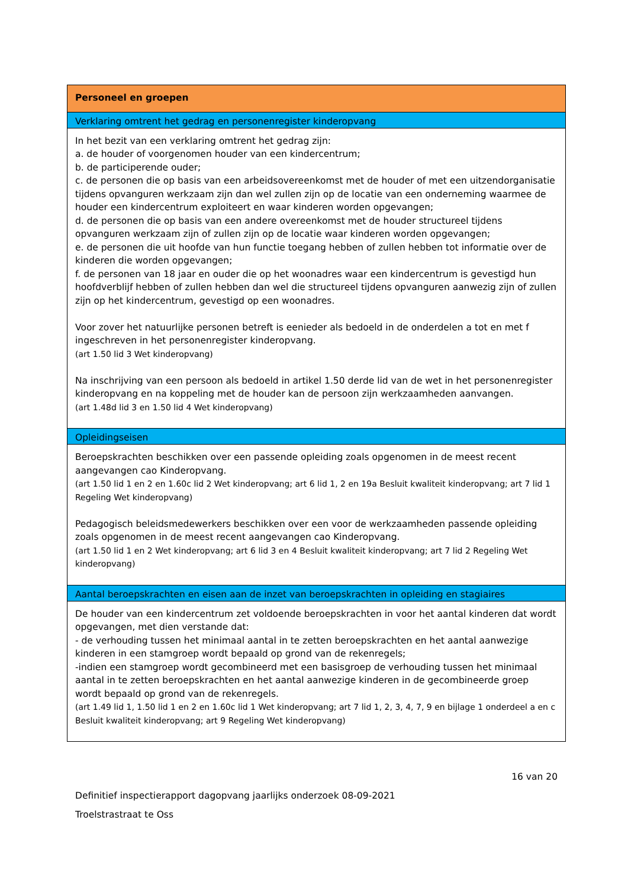| Personeel en groepen |
| Verklaring omtrent het gedrag en personenregister kinderopvang |
| In het bezit van een verklaring omtrent het gedrag zijn: a. de houder of voorgenomen houder van een kindercentrum; b. de participerende ouder; c. de personen die op basis van een arbeidsovereenkomst met de houder of met een uitzendorganisatie tijdens opvanguren werkzaam zijn dan wel zullen zijn op de locatie van een onderneming waarmee de houder een kindercentrum exploiteert en waar kinderen worden opgevangen; d. de personen die op basis van een andere overeenkomst met de houder structureel tijdens opvanguren werkzaam zijn of zullen zijn op de locatie waar kinderen worden opgevangen; e. de personen die uit hoofde van hun functie toegang hebben of zullen hebben tot informatie over de kinderen die worden opgevangen; f. de personen van 18 jaar en ouder die op het woonadres waar een kindercentrum is gevestigd hun hoofdverblijf hebben of zullen hebben dan wel die structureel tijdens opvanguren aanwezig zijn of zullen zijn op het kindercentrum, gevestigd op een woonadres. Voor zover het natuurlijke personen betreft is eenieder als bedoeld in de onderdelen a tot en met f ingeschreven in het personenregister kinderopvang. (art 1.50 lid 3 Wet kinderopvang) Na inschrijving van een persoon als bedoeld in artikel 1.50 derde lid van de wet in het personenregister kinderopvang en na koppeling met de houder kan de persoon zijn werkzaamheden aanvangen. (art 1.48d lid 3 en 1.50 lid 4 Wet kinderopvang) |
| Opleidingseisen |
| Beroepskrachten beschikken over een passende opleiding zoals opgenomen in de meest recent aangevangen cao Kinderopvang. (art 1.50 lid 1 en 2 en 1.60c lid 2 Wet kinderopvang; art 6 lid 1, 2 en 19a Besluit kwaliteit kinderopvang; art 7 lid 1 Regeling Wet kinderopvang) Pedagogisch beleidsmedewerkers beschikken over een voor de werkzaamheden passende opleiding zoals opgenomen in de meest recent aangevangen cao Kinderopvang. (art 1.50 lid 1 en 2 Wet kinderopvang; art 6 lid 3 en 4 Besluit kwaliteit kinderopvang; art 7 lid 2 Regeling Wet kinderopvang) |
| Aantal beroepskrachten en eisen aan de inzet van beroepskrachten in opleiding en stagiaires |
| De houder van een kindercentrum zet voldoende beroepskrachten in voor het aantal kinderen dat wordt opgevangen, met dien verstande dat: - de verhouding tussen het minimaal aantal in te zetten beroepskrachten en het aantal aanwezige kinderen in een stamgroep wordt bepaald op grond van de rekenregels; -indien een stamgroep wordt gecombineerd met een basisgroep de verhouding tussen het minimaal aantal in te zetten beroepskrachten en het aantal aanwezige kinderen in de gecombineerde groep wordt bepaald op grond van de rekenregels. (art 1.49 lid 1, 1.50 lid 1 en 2 en 1.60c lid 1 Wet kinderopvang; art 7 lid 1, 2, 3, 4, 7, 9 en bijlage 1 onderdeel a en c Besluit kwaliteit kinderopvang; art 9 Regeling Wet kinderopvang) |
16 van 20
Definitief inspectierapport dagopvang jaarlijks onderzoek 08-09-2021
Troelstrastraat te Oss